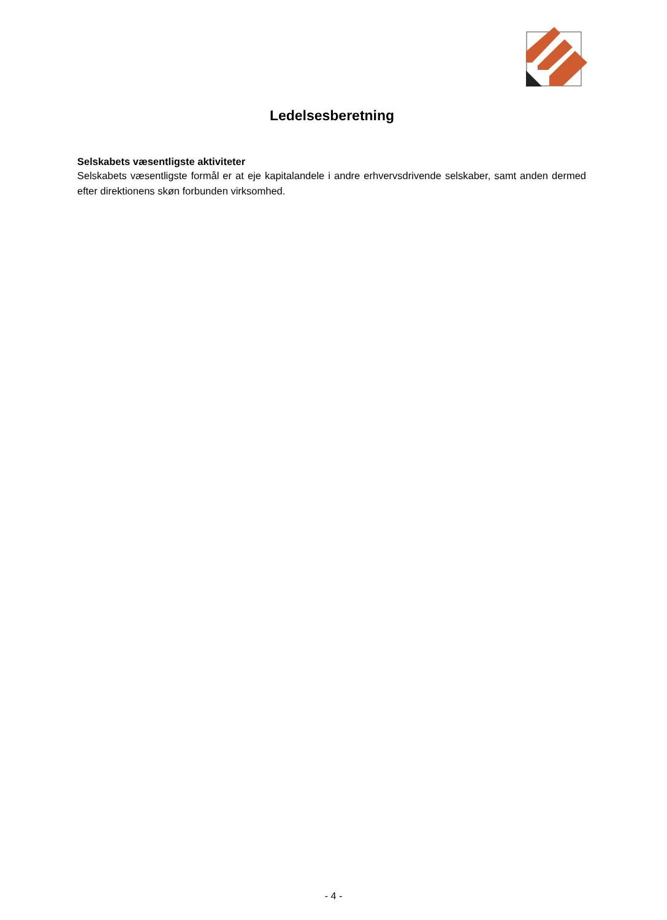Ledelsesberetning
Selskabets væsentligste aktiviteter
Selskabets væsentligste formål er at eje kapitalandele i andre erhvervsdrivende selskaber, samt anden dermed efter direktionens skøn forbunden virksomhed.
- 4 -